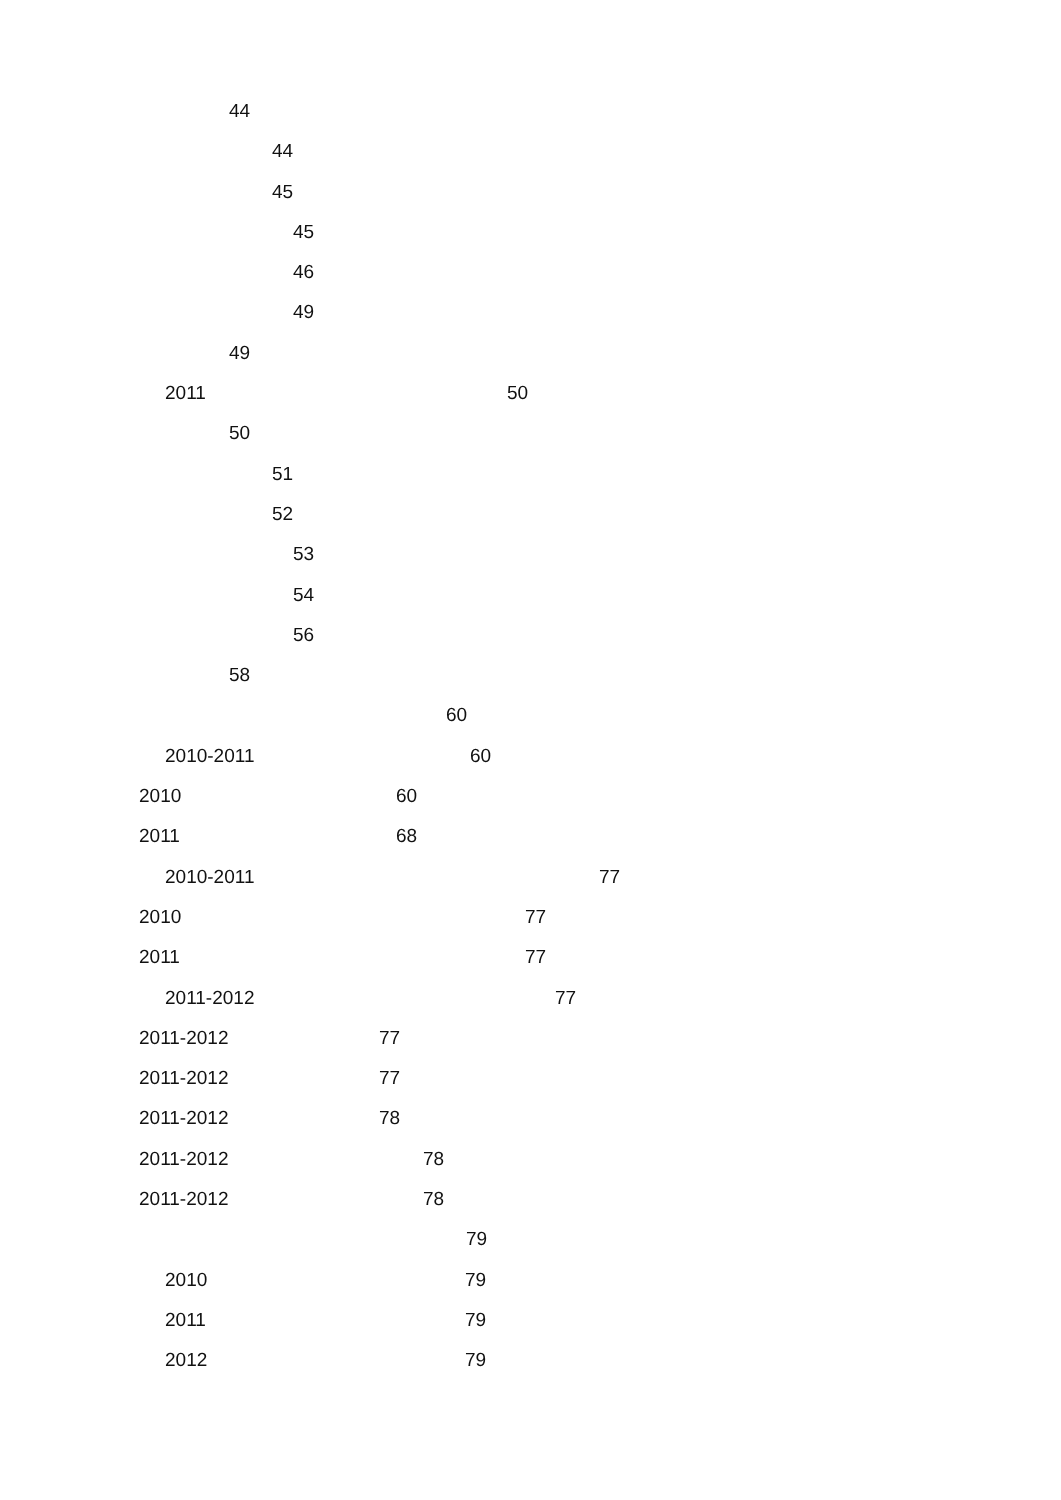44
44
45
45
46
49
49
2011 50
50
51
52
53
54
56
58
60
2010-2011 60
2010 60
2011 68
2010-2011 77
2010 77
2011 77
2011-2012 77
2011-2012 77
2011-2012 77
2011-2012 78
2011-2012 78
2011-2012 78
79
2010 79
2011 79
2012 79